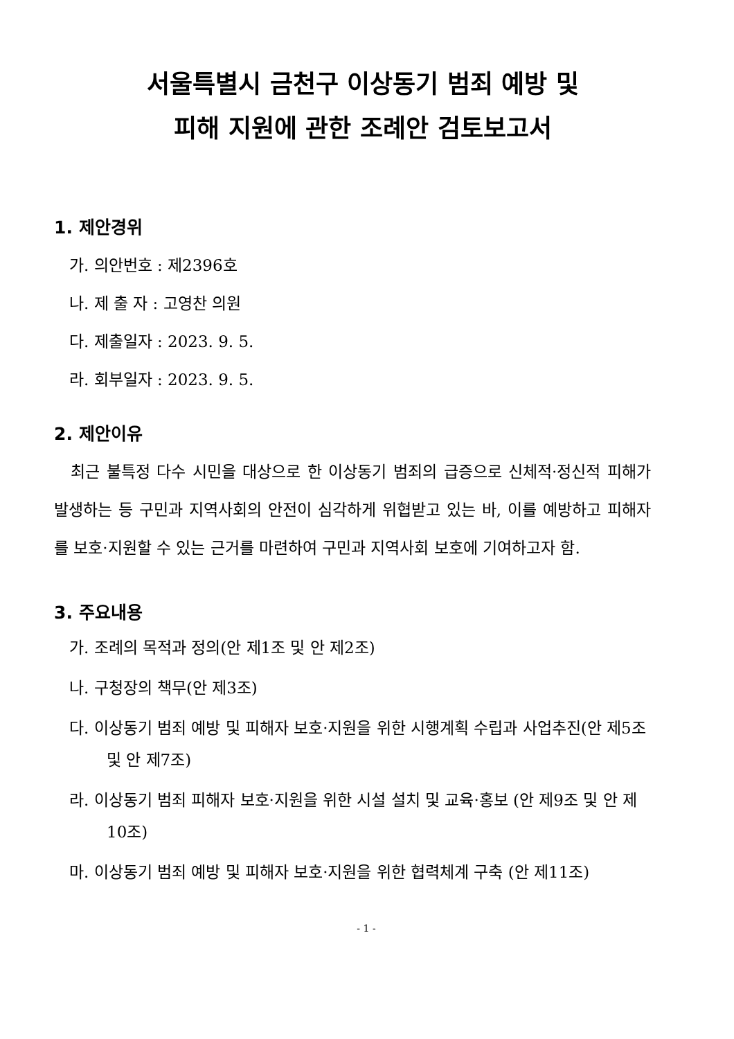서울특별시 금천구 이상동기 범죄 예방 및
피해 지원에 관한 조례안 검토보고서
1. 제안경위
가. 의안번호 : 제2396호
나. 제 출 자 : 고영찬 의원
다. 제출일자 : 2023. 9. 5.
라. 회부일자 : 2023. 9. 5.
2. 제안이유
최근 불특정 다수 시민을 대상으로 한 이상동기 범죄의 급증으로 신체적·정신적 피해가 발생하는 등 구민과 지역사회의 안전이 심각하게 위협받고 있는 바, 이를 예방하고 피해자를 보호·지원할 수 있는 근거를 마련하여 구민과 지역사회 보호에 기여하고자 함.
3. 주요내용
가. 조례의 목적과 정의(안 제1조 및 안 제2조)
나. 구청장의 책무(안 제3조)
다. 이상동기 범죄 예방 및 피해자 보호·지원을 위한 시행계획 수립과 사업추진(안 제5조 및 안 제7조)
라. 이상동기 범죄 피해자 보호·지원을 위한 시설 설치 및 교육·홍보 (안 제9조 및 안 제10조)
마. 이상동기 범죄 예방 및 피해자 보호·지원을 위한 협력체계 구축 (안 제11조)
- 1 -